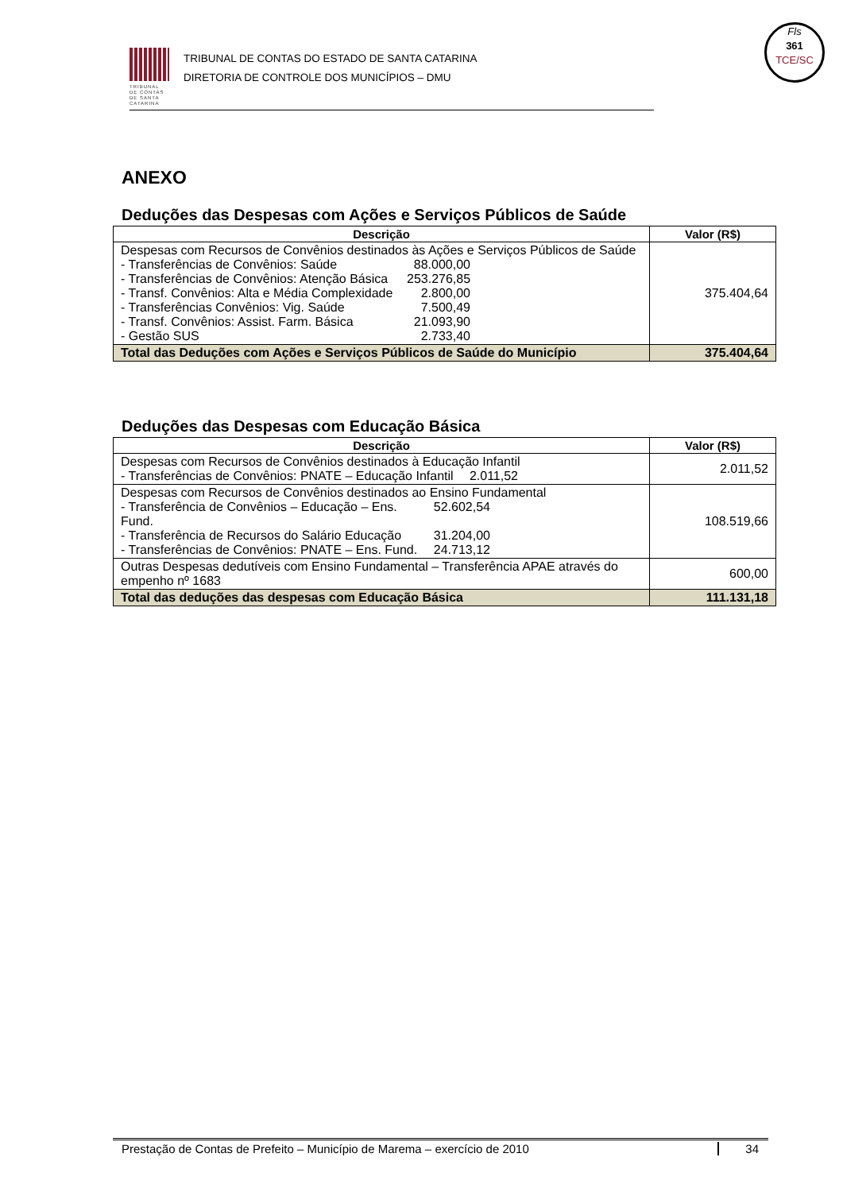TRIBUNAL DE CONTAS DE SANTA CATARINA
TRIBUNAL DE CONTAS DO ESTADO DE SANTA CATARINA
DIRETORIA DE CONTROLE DOS MUNICÍPIOS – DMU
Fls
361
TCE/SC
ANEXO
Deduções das Despesas com Ações e Serviços Públicos de Saúde
| Descrição | Valor (R$) |
| --- | --- |
| Despesas com Recursos de Convênios destinados às Ações e Serviços Públicos de Saúde - Transferências de Convênios: Saúde 88.000,00 - Transferências de Convênios: Atenção Básica 253.276,85 - Transf. Convênios: Alta e Média Complexidade 2.800,00 - Transferências Convênios: Vig. Saúde 7.500,49 - Transf. Convênios: Assist. Farm. Básica 21.093,90 - Gestão SUS 2.733,40 | 375.404,64 |
| Total das Deduções com Ações e Serviços Públicos de Saúde do Município | 375.404,64 |
Deduções das Despesas com Educação Básica
| Descrição | Valor (R$) |
| --- | --- |
| Despesas com Recursos de Convênios destinados à Educação Infantil - Transferências de Convênios: PNATE – Educação Infantil 2.011,52 | 2.011,52 |
| Despesas com Recursos de Convênios destinados ao Ensino Fundamental - Transferência de Convênios – Educação – Ens. Fund. 52.602,54 - Transferência de Recursos do Salário Educação 31.204,00 - Transferências de Convênios: PNATE – Ens. Fund. 24.713,12 | 108.519,66 |
| Outras Despesas dedutíveis com Ensino Fundamental – Transferência APAE através do empenho nº 1683 | 600,00 |
| Total das deduções das despesas com Educação Básica | 111.131,18 |
Prestação de Contas de Prefeito – Município de Marema – exercício de 2010 34